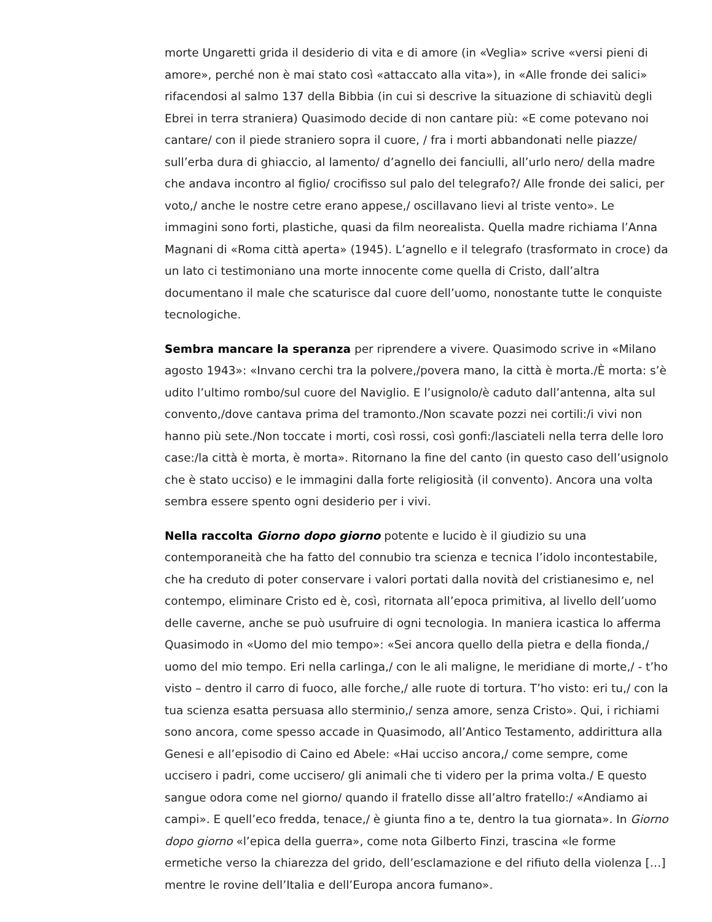morte Ungaretti grida il desiderio di vita e di amore (in «Veglia» scrive «versi pieni di amore», perché non è mai stato così «attaccato alla vita»), in «Alle fronde dei salici» rifacendosi al salmo 137 della Bibbia (in cui si descrive la situazione di schiavitù degli Ebrei in terra straniera) Quasimodo decide di non cantare più: «E come potevano noi cantare/ con il piede straniero sopra il cuore, / fra i morti abbandonati nelle piazze/ sull’erba dura di ghiaccio, al lamento/ d’agnello dei fanciulli, all’urlo nero/ della madre che andava incontro al figlio/ crocifisso sul palo del telegrafo?/ Alle fronde dei salici, per voto,/ anche le nostre cetre erano appese,/ oscillavano lievi al triste vento». Le immagini sono forti, plastiche, quasi da film neorealista. Quella madre richiama l’Anna Magnani di «Roma città aperta» (1945). L’agnello e il telegrafo (trasformato in croce) da un lato ci testimoniano una morte innocente come quella di Cristo, dall’altra documentano il male che scaturisce dal cuore dell’uomo, nonostante tutte le conquiste tecnologiche.
Sembra mancare la speranza per riprendere a vivere. Quasimodo scrive in «Milano agosto 1943»: «Invano cerchi tra la polvere,/povera mano, la città è morta./È morta: s’è udito l’ultimo rombo/sul cuore del Naviglio. E l’usignolo/è caduto dall’antenna, alta sul convento,/dove cantava prima del tramonto./Non scavate pozzi nei cortili:/i vivi non hanno più sete./Non toccate i morti, così rossi, così gonfi:/lasciateli nella terra delle loro case:/la città è morta, è morta». Ritornano la fine del canto (in questo caso dell’usignolo che è stato ucciso) e le immagini dalla forte religiosità (il convento). Ancora una volta sembra essere spento ogni desiderio per i vivi.
Nella raccolta Giorno dopo giorno potente e lucido è il giudizio su una contemporaneità che ha fatto del connubio tra scienza e tecnica l’idolo incontestabile, che ha creduto di poter conservare i valori portati dalla novità del cristianesimo e, nel contempo, eliminare Cristo ed è, così, ritornata all’epoca primitiva, al livello dell’uomo delle caverne, anche se può usufruire di ogni tecnologia. In maniera icastica lo afferma Quasimodo in «Uomo del mio tempo»: «Sei ancora quello della pietra e della fionda,/ uomo del mio tempo. Eri nella carlinga,/ con le ali maligne, le meridiane di morte,/ - t’ho visto – dentro il carro di fuoco, alle forche,/ alle ruote di tortura. T’ho visto: eri tu,/ con la tua scienza esatta persuasa allo sterminio,/ senza amore, senza Cristo». Qui, i richiami sono ancora, come spesso accade in Quasimodo, all’Antico Testamento, addirittura alla Genesi e all’episodio di Caino ed Abele: «Hai ucciso ancora,/ come sempre, come uccisero i padri, come uccisero/ gli animali che ti videro per la prima volta./ E questo sangue odora come nel giorno/ quando il fratello disse all’altro fratello:/ «Andiamo ai campi». E quell’eco fredda, tenace,/ è giunta fino a te, dentro la tua giornata». In Giorno dopo giorno «l’epica della guerra», come nota Gilberto Finzi, trascina «le forme ermetiche verso la chiarezza del grido, dell’esclamazione e del rifiuto della violenza […] mentre le rovine dell’Italia e dell’Europa ancora fumano».